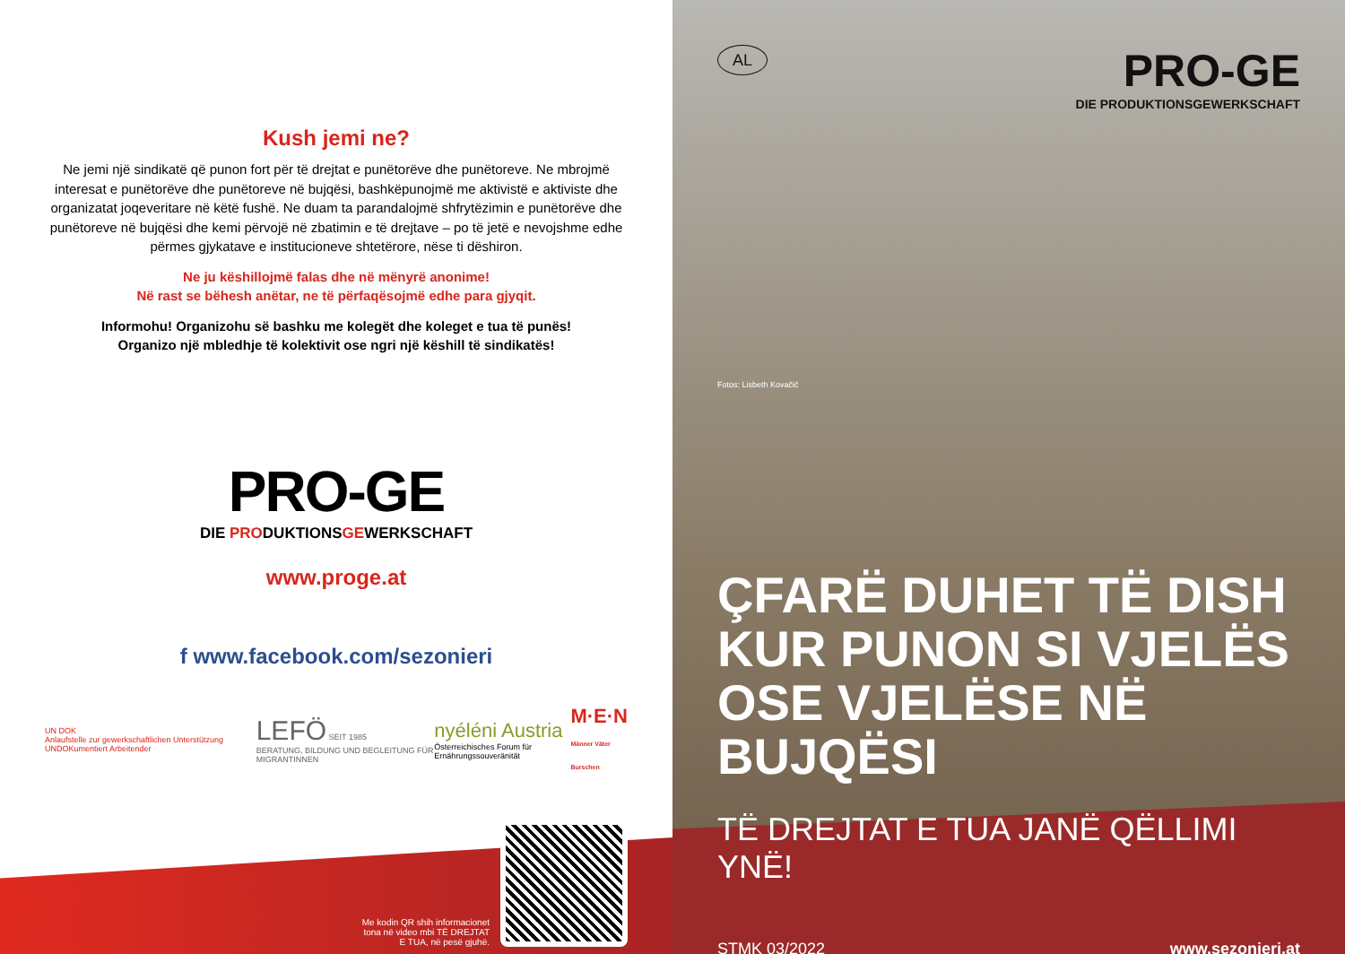Kush jemi ne?
Ne jemi një sindikatë që punon fort për të drejtat e punëtorëve dhe punëtoreve. Ne mbrojmë interesat e punëtorëve dhe punëtoreve në bujqësi, bashkëpunojmë me aktivistë e aktiviste dhe organizatat joqeveritare në këtë fushë. Ne duam ta parandalojmë shfrytëzimin e punëtorëve dhe punëtoreve në bujqësi dhe kemi përvojë në zbatimin e të drejtave – po të jetë e nevojshme edhe përmes gjykatave e institucioneve shtetërore, nëse ti dëshiron.
Ne ju këshillojmë falas dhe në mënyrë anonime!
Në rast se bëhesh anëtar, ne të përfaqësojmë edhe para gjyqit.
Informohu! Organizohu së bashku me kolegët dhe koleget e tua të punës!
Organizo një mbledhje të kolektivit ose ngri një këshill të sindikatës!
PRO-GE
DIE PRODUKTIONSGEWERKSCHAFT
www.proge.at
f www.facebook.com/sezonieri
UN DOK
Anlaufstelle zur gewerkschaftlichen Unterstützung UNDOKumentiert Arbeitender
LEFÖ SEIT 1985
BERATUNG, BILDUNG UND BEGLEITUNG FÜR MIGRANTINNEN
nyéléni Austria
Österreichisches Forum für Ernährungssouveränität
M·E·N
Männer Väter Burschen
Me kodin QR shih informacionet
tona në video mbi TË DREJTAT
E TUA, në pesë gjuhë.
AL
PRO-GE
DIE PRODUKTIONSGEWERKSCHAFT
Fotos: Lisbeth Kovačič
ÇFARË DUHET TË DISH KUR PUNON SI VJELËS OSE VJELËSE NË BUJQËSI
TË DREJTAT E TUA JANË QËLLIMI YNË!
STMK 03/2022 www.sezonieri.at